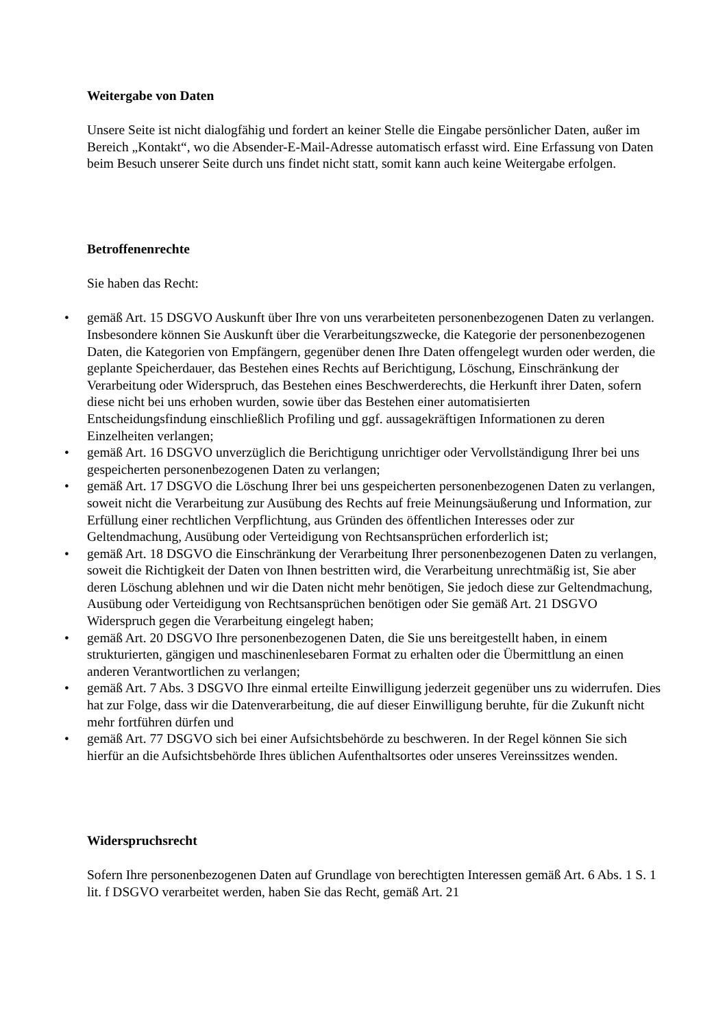Weitergabe von Daten
Unsere Seite ist nicht dialogfähig und fordert an keiner Stelle die Eingabe persönlicher Daten, außer im Bereich „Kontakt“, wo die Absender-E-Mail-Adresse automatisch erfasst wird. Eine Erfassung von Daten beim Besuch unserer Seite durch uns findet nicht statt, somit kann auch keine Weitergabe erfolgen.
Betroffenenrechte
Sie haben das Recht:
• gemäß Art. 15 DSGVO Auskunft über Ihre von uns verarbeiteten personenbezogenen Daten zu verlangen. Insbesondere können Sie Auskunft über die Verarbeitungszwecke, die Kategorie der personenbezogenen Daten, die Kategorien von Empfängern, gegenüber denen Ihre Daten offengelegt wurden oder werden, die geplante Speicherdauer, das Bestehen eines Rechts auf Berichtigung, Löschung, Einschränkung der Verarbeitung oder Widerspruch, das Bestehen eines Beschwerderechts, die Herkunft ihrer Daten, sofern diese nicht bei uns erhoben wurden, sowie über das Bestehen einer automatisierten
Entscheidungsfindung einschließlich Profiling und ggf. aussagekräftigen Informationen zu deren Einzelheiten verlangen;
• gemäß Art. 16 DSGVO unverzüglich die Berichtigung unrichtiger oder Vervollständigung Ihrer bei uns gespeicherten personenbezogenen Daten zu verlangen;
• gemäß Art. 17 DSGVO die Löschung Ihrer bei uns gespeicherten personenbezogenen Daten zu verlangen, soweit nicht die Verarbeitung zur Ausübung des Rechts auf freie Meinungsäußerung und Information, zur Erfüllung einer rechtlichen Verpflichtung, aus Gründen des öffentlichen Interesses oder zur Geltendmachung, Ausübung oder Verteidigung von Rechtsansprüchen erforderlich ist;
• gemäß Art. 18 DSGVO die Einschränkung der Verarbeitung Ihrer personenbezogenen Daten zu verlangen, soweit die Richtigkeit der Daten von Ihnen bestritten wird, die Verarbeitung unrechtmäßig ist, Sie aber deren Löschung ablehnen und wir die Daten nicht mehr benötigen, Sie jedoch diese zur Geltendmachung, Ausübung oder Verteidigung von Rechtsansprüchen benötigen oder Sie gemäß Art. 21 DSGVO Widerspruch gegen die Verarbeitung eingelegt haben;
• gemäß Art. 20 DSGVO Ihre personenbezogenen Daten, die Sie uns bereitgestellt haben, in einem strukturierten, gängigen und maschinenlesebaren Format zu erhalten oder die Übermittlung an einen anderen Verantwortlichen zu verlangen;
• gemäß Art. 7 Abs. 3 DSGVO Ihre einmal erteilte Einwilligung jederzeit gegenüber uns zu widerrufen. Dies hat zur Folge, dass wir die Datenverarbeitung, die auf dieser Einwilligung beruhte, für die Zukunft nicht mehr fortführen dürfen und
• gemäß Art. 77 DSGVO sich bei einer Aufsichtsbehörde zu beschweren. In der Regel können Sie sich hierfür an die Aufsichtsbehörde Ihres üblichen Aufenthaltsortes oder unseres Vereinssitzes wenden.
Widerspruchsrecht
Sofern Ihre personenbezogenen Daten auf Grundlage von berechtigten Interessen gemäß Art. 6 Abs. 1 S. 1 lit. f DSGVO verarbeitet werden, haben Sie das Recht, gemäß Art. 21